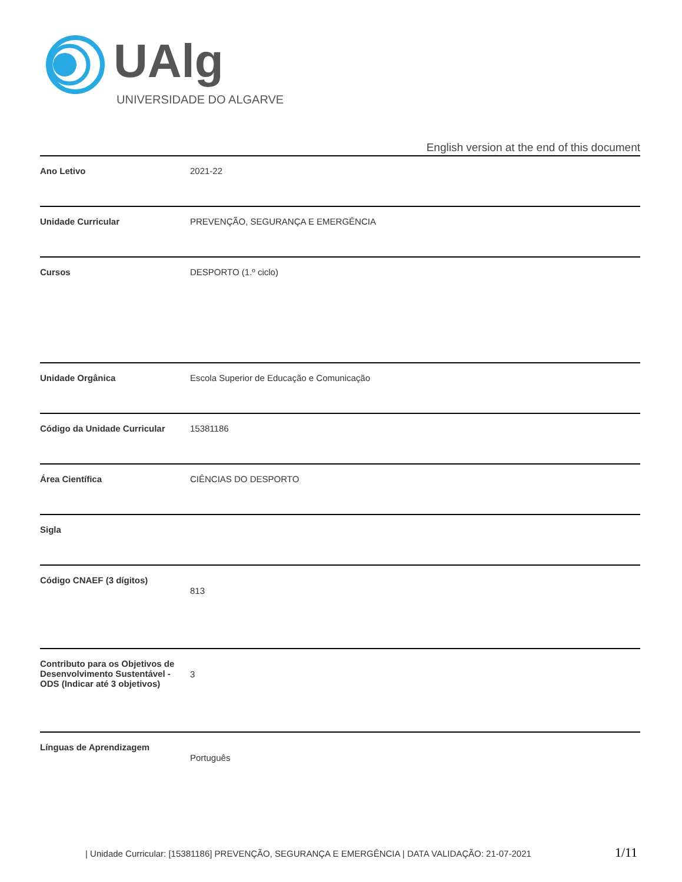UAlg
UNIVERSIDADE DO ALGARVE
English version at the end of this document
| Ano Letivo | 2021-22 |
| Unidade Curricular | PREVENÇÃO, SEGURANÇA E EMERGÊNCIA |
| Cursos | DESPORTO (1.º ciclo) |
| Unidade Orgânica | Escola Superior de Educação e Comunicação |
| Código da Unidade Curricular | 15381186 |
| Área Científica | CIÊNCIAS DO DESPORTO |
| Sigla | |
| Código CNAEF (3 dígitos) | 813 |
| Contributo para os Objetivos de Desenvolvimento Sustentável - ODS (Indicar até 3 objetivos) | 3 |
| Línguas de Aprendizagem | Português |
| Unidade Curricular: [15381186] PREVENÇÃO, SEGURANÇA E EMERGÊNCIA | DATA VALIDAÇÃO: 21-07-2021 1/11